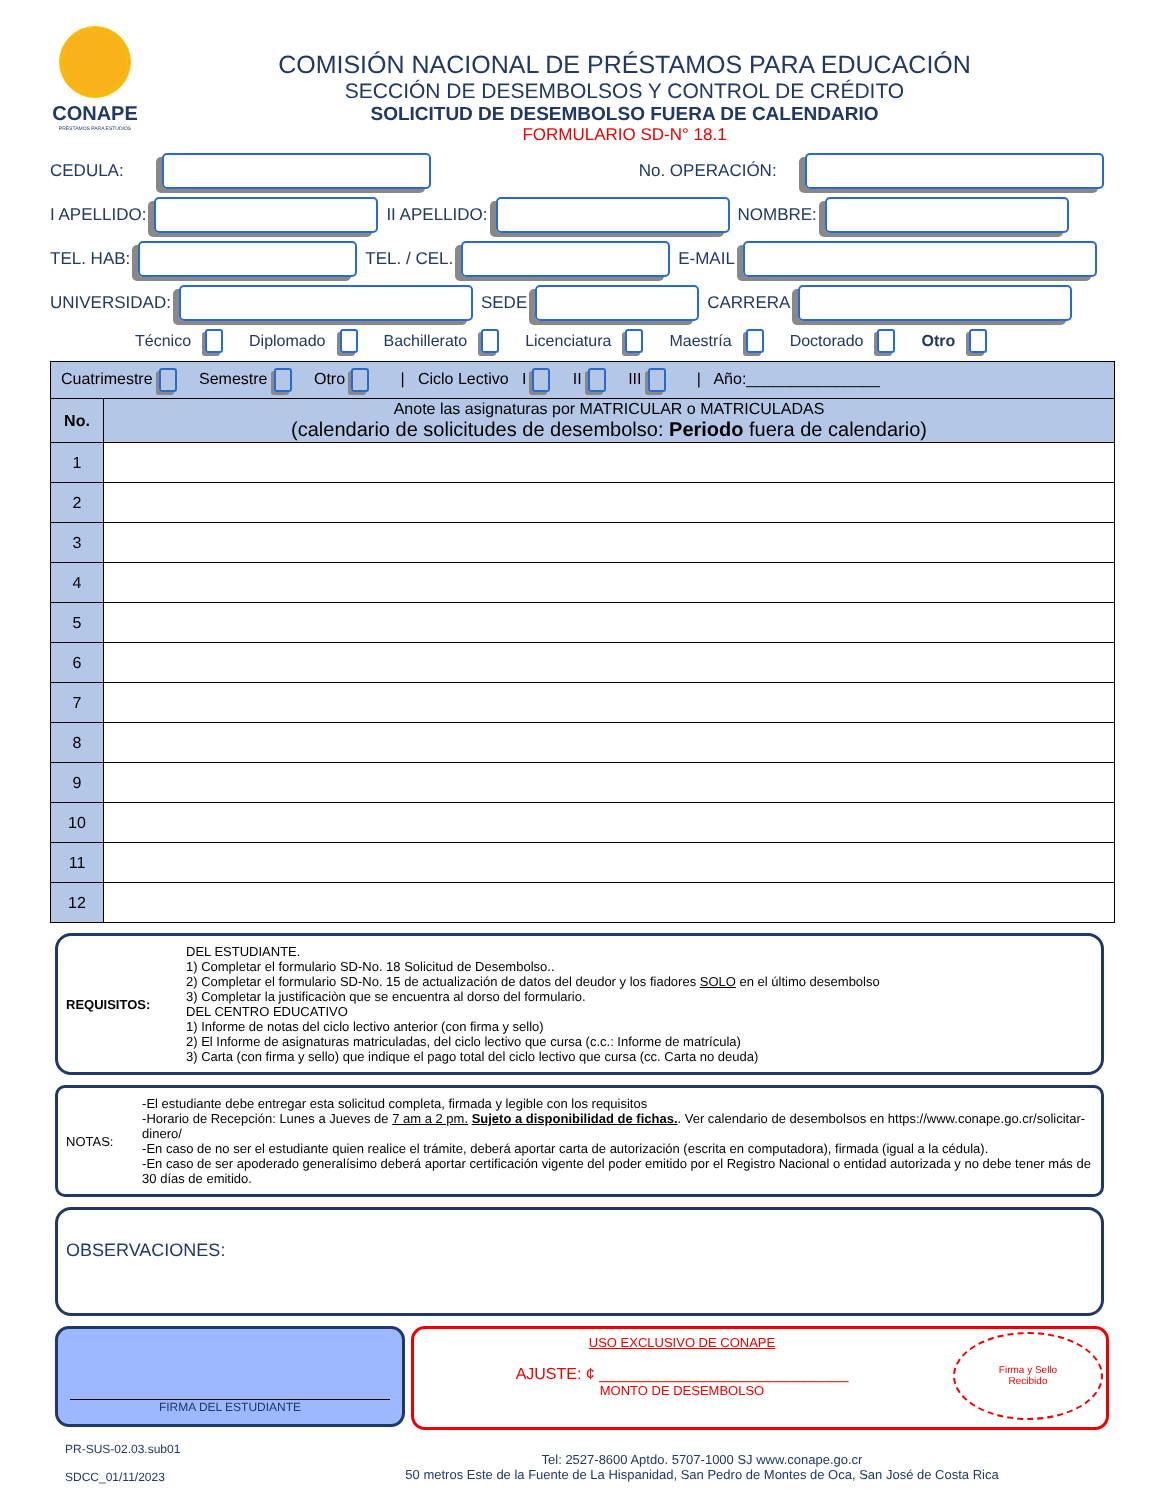CONAPE
PRÉSTAMOS PARA ESTUDIOS
COMISIÓN NACIONAL DE PRÉSTAMOS PARA EDUCACIÓN
SECCIÓN DE DESEMBOLSOS Y CONTROL DE CRÉDITO
SOLICITUD DE DESEMBOLSO FUERA DE CALENDARIO
FORMULARIO SD-N° 18.1
CEDULA:
No. OPERACIÓN:
I APELLIDO:
II APELLIDO:
NOMBRE:
TEL. HAB:
TEL. / CEL.
E-MAIL
UNIVERSIDAD:
SEDE
CARRERA
Técnico Diplomado Bachillerato Licenciatura Maestría Doctorado Otro
| Cuatrimestre Semestre Otro / Ciclo Lectivo I II III / Año:_______________ | |
| No. | Anote las asignaturas por MATRICULAR o MATRICULADAS (calendario de solicitudes de desembolso: Periodo fuera de calendario) |
| 1 | |
| 2 | |
| 3 | |
| 4 | |
| 5 | |
| 6 | |
| 7 | |
| 8 | |
| 9 | |
| 10 | |
| 11 | |
| 12 | |
REQUISITOS: DEL ESTUDIANTE.
1) Completar el formulario SD-No. 18 Solicitud de Desembolso..
2) Completar el formulario SD-No. 15 de actualización de datos del deudor y los fiadores SOLO en el último desembolso
3) Completar la justificaciòn que se encuentra al dorso del formulario.
DEL CENTRO EDUCATIVO
1) Informe de notas del ciclo lectivo anterior (con firma y sello)
2) El Informe de asignaturas matriculadas, del ciclo lectivo que cursa (c.c.: Informe de matrícula)
3) Carta (con firma y sello) que indique el pago total del ciclo lectivo que cursa (cc. Carta no deuda)
NOTAS: -El estudiante debe entregar esta solicitud completa, firmada y legible con los requisitos
-Horario de Recepción: Lunes a Jueves de 7 am a 2 pm. Sujeto a disponibilidad de fichas.. Ver calendario de desembolsos en https://www.conape.go.cr/solicitar-dinero/
-En caso de no ser el estudiante quien realice el trámite, deberá aportar carta de autorización (escrita en computadora), firmada (igual a la cédula).
-En caso de ser apoderado generalísimo deberá aportar certificación vigente del poder emitido por el Registro Nacional o entidad autorizada y no debe tener más de 30 días de emitido.
OBSERVACIONES:
FIRMA DEL ESTUDIANTE
USO EXCLUSIVO DE CONAPE
AJUSTE: ¢ ____________________________
MONTO DE DESEMBOLSO
Firma y Sello
Recibido
PR-SUS-02.03.sub01
SDCC_01/11/2023
Tel: 2527-8600 Aptdo. 5707-1000 SJ www.conape.go.cr
50 metros Este de la Fuente de La Hispanidad, San Pedro de Montes de Oca, San José de Costa Rica